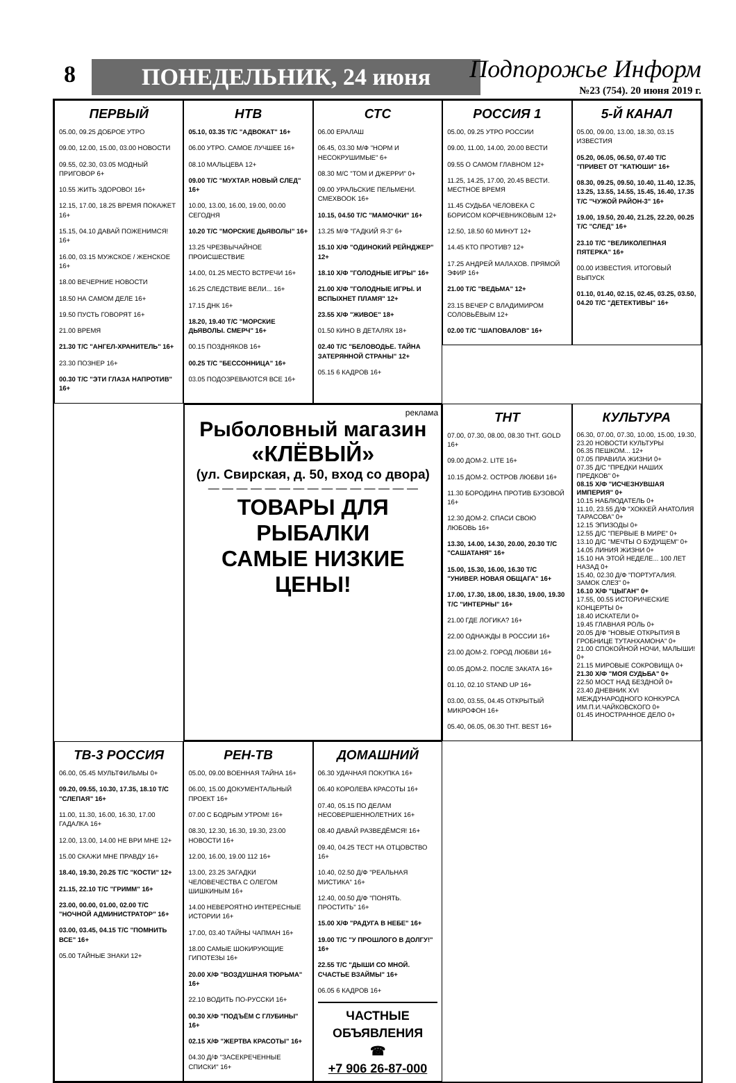8 ПОНЕДЕЛЬНИК, 24 июня Подпорожье Информ
№23 (754). 20 июня 2019 г.
ПЕРВЫЙ
05.00, 09.25 ДОБРОЕ УТРО
09.00, 12.00, 15.00, 03.00 НОВОСТИ
09.55, 02.30, 03.05 МОДНЫЙ ПРИГОВОР 6+
10.55 ЖИТЬ ЗДОРОВО! 16+
12.15, 17.00, 18.25 ВРЕМЯ ПОКАЖЕТ 16+
15.15, 04.10 ДАВАЙ ПОЖЕНИМСЯ! 16+
16.00, 03.15 МУЖСКОЕ / ЖЕНСКОЕ 16+
18.00 ВЕЧЕРНИЕ НОВОСТИ
18.50 НА САМОМ ДЕЛЕ 16+
19.50 ПУСТЬ ГОВОРЯТ 16+
21.00 ВРЕМЯ
21.30 Т/С "АНГЕЛ-ХРАНИТЕЛЬ" 16+
23.30 ПОЗНЕР 16+
00.30 Т/С "ЭТИ ГЛАЗА НАПРОТИВ" 16+
РОССИЯ 1
05.00, 09.25 УТРО РОССИИ
09.00, 11.00, 14.00, 20.00 ВЕСТИ
09.55 О САМОМ ГЛАВНОМ 12+
11.25, 14.25, 17.00, 20.45 ВЕСТИ. МЕСТНОЕ ВРЕМЯ
11.45 СУДЬБА ЧЕЛОВЕКА С БОРИСОМ КОРЧЕВНИКОВЫМ 12+
12.50, 18.50 60 МИНУТ 12+
14.45 КТО ПРОТИВ? 12+
17.25 АНДРЕЙ МАЛАХОВ. ПРЯМОЙ ЭФИР 16+
21.00 Т/С "ВЕДЬМА" 12+
23.15 ВЕЧЕР С ВЛАДИМИРОМ СОЛОВЬЁВЫМ 12+
02.00 Т/С "ШАПОВАЛОВ" 16+
5-Й КАНАЛ
05.00, 09.00, 13.00, 18.30, 03.15 ИЗВЕСТИЯ
05.20, 06.05, 06.50, 07.40 Т/С "ПРИВЕТ ОТ "КАТЮШИ" 16+
08.30, 09.25, 09.50, 10.40, 11.40, 12.35, 13.25, 13.55, 14.55, 15.45, 16.40, 17.35 Т/С "ЧУЖОЙ РАЙОН-3" 16+
19.00, 19.50, 20.40, 21.25, 22.20, 00.25 Т/С "СЛЕД" 16+
23.10 Т/С "ВЕЛИКОЛЕПНАЯ ПЯТЕРКА" 16+
00.00 ИЗВЕСТИЯ. ИТОГОВЫЙ ВЫПУСК
01.10, 01.40, 02.15, 02.45, 03.25, 03.50, 04.20 Т/С "ДЕТЕКТИВЫ" 16+
НТВ
05.10, 03.35 Т/С "АДВОКАТ" 16+
06.00 УТРО. САМОЕ ЛУЧШЕЕ 16+
08.10 МАЛЬЦЕВА 12+
09.00 Т/С "МУХТАР. НОВЫЙ СЛЕД" 16+
10.00, 13.00, 16.00, 19.00, 00.00 СЕГОДНЯ
10.20 Т/С "МОРСКИЕ ДЬЯВОЛЫ" 16+
13.25 ЧРЕЗВЫЧАЙНОЕ ПРОИСШЕСТВИЕ
14.00, 01.25 МЕСТО ВСТРЕЧИ 16+
16.25 СЛЕДСТВИЕ ВЕЛИ... 16+
17.15 ДНК 16+
18.20, 19.40 Т/С "МОРСКИЕ ДЬЯВОЛЫ. СМЕРЧ" 16+
00.15 ПОЗДНЯКОВ 16+
00.25 Т/С "БЕССОННИЦА" 16+
03.05 ПОДОЗРЕВАЮТСЯ ВСЕ 16+
СТС
06.00 ЕРАЛАШ
06.45, 03.30 М/Ф "НОРМ И НЕСОКРУШИМЫЕ" 6+
08.30 М/С "ТОМ И ДЖЕРРИ" 0+
09.00 УРАЛЬСКИЕ ПЕЛЬМЕНИ. СМЕХBOOK 16+
10.15, 04.50 Т/С "МАМОЧКИ" 16+
13.25 М/Ф "ГАДКИЙ Я-3" 6+
15.10 Х/Ф "ОДИНОКИЙ РЕЙНДЖЕР" 12+
18.10 Х/Ф "ГОЛОДНЫЕ ИГРЫ" 16+
21.00 Х/Ф "ГОЛОДНЫЕ ИГРЫ. И ВСПЫХНЕТ ПЛАМЯ" 12+
23.55 Х/Ф "ЖИВОЕ" 18+
01.50 КИНО В ДЕТАЛЯХ 18+
02.40 Т/С "БЕЛОВОДЬЕ. ТАЙНА ЗАТЕРЯННОЙ СТРАНЫ" 12+
05.15 6 КАДРОВ 16+
реклама
Рыболовный магазин
«КЛЁВЫЙ»
(ул. Свирская, д. 50, вход со двора)
— — — — — — — — — — — — — — —
ТОВАРЫ ДЛЯ РЫБАЛКИ
САМЫЕ НИЗКИЕ ЦЕНЫ!
ТНТ
07.00, 07.30, 08.00, 08.30 ТНТ. GOLD 16+
09.00 ДОМ-2. LITE 16+
10.15 ДОМ-2. ОСТРОВ ЛЮБВИ 16+
11.30 БОРОДИНА ПРОТИВ БУЗОВОЙ 16+
12.30 ДОМ-2. СПАСИ СВОЮ ЛЮБОВЬ 16+
13.30, 14.00, 14.30, 20.00, 20.30 Т/С "САШАТАНЯ" 16+
15.00, 15.30, 16.00, 16.30 Т/С "УНИВЕР. НОВАЯ ОБЩАГА" 16+
17.00, 17.30, 18.00, 18.30, 19.00, 19.30 Т/С "ИНТЕРНЫ" 16+
21.00 ГДЕ ЛОГИКА? 16+
22.00 ОДНАЖДЫ В РОССИИ 16+
23.00 ДОМ-2. ГОРОД ЛЮБВИ 16+
00.05 ДОМ-2. ПОСЛЕ ЗАКАТА 16+
01.10, 02.10 STAND UP 16+
03.00, 03.55, 04.45 ОТКРЫТЫЙ МИКРОФОН 16+
05.40, 06.05, 06.30 ТНТ. BEST 16+
КУЛЬТУРА
06.30, 07.00, 07.30, 10.00, 15.00, 19.30, 23.20 НОВОСТИ КУЛЬТУРЫ
06.35 ПЕШКОМ... 12+
07.05 ПРАВИЛА ЖИЗНИ 0+
07.35 Д/С "ПРЕДКИ НАШИХ ПРЕДКОВ" 0+
08.15 Х/Ф "ИСЧЕЗНУВШАЯ ИМПЕРИЯ" 0+
10.15 НАБЛЮДАТЕЛЬ 0+
11.10, 23.55 Д/Ф "ХОККЕЙ АНАТОЛИЯ ТАРАСОВА" 0+
12.15 ЭПИЗОДЫ 0+
12.55 Д/С "ПЕРВЫЕ В МИРЕ" 0+
13.10 Д/С "МЕЧТЫ О БУДУЩЕМ" 0+
14.05 ЛИНИЯ ЖИЗНИ 0+
15.10 НА ЭТОЙ НЕДЕЛЕ... 100 ЛЕТ НАЗАД 0+
15.40, 02.30 Д/Ф "ПОРТУГАЛИЯ. ЗАМОК СЛЕЗ" 0+
16.10 Х/Ф "ЦЫГАН" 0+
17.55, 00.55 ИСТОРИЧЕСКИЕ КОНЦЕРТЫ 0+
18.40 ИСКАТЕЛИ 0+
19.45 ГЛАВНАЯ РОЛЬ 0+
20.05 Д/Ф "НОВЫЕ ОТКРЫТИЯ В ГРОБНИЦЕ ТУТАНХАМОНА" 0+
21.00 СПОКОЙНОЙ НОЧИ, МАЛЫШИ! 0+
21.15 МИРОВЫЕ СОКРОВИЩА 0+
21.30 Х/Ф "МОЯ СУДЬБА" 0+
22.50 МОСТ НАД БЕЗДНОЙ 0+
23.40 ДНЕВНИК XVI МЕЖДУНАРОДНОГО КОНКУРСА ИМ.П.И.ЧАЙКОВСКОГО 0+
01.45 ИНОСТРАННОЕ ДЕЛО 0+
ТВ-3 РОССИЯ
06.00, 05.45 МУЛЬТФИЛЬМЫ 0+
09.20, 09.55, 10.30, 17.35, 18.10 Т/С "СЛЕПАЯ" 16+
11.00, 11.30, 16.00, 16.30, 17.00 ГАДАЛКА 16+
12.00, 13.00, 14.00 НЕ ВРИ МНЕ 12+
15.00 СКАЖИ МНЕ ПРАВДУ 16+
18.40, 19.30, 20.25 Т/С "КОСТИ" 12+
21.15, 22.10 Т/С "ГРИММ" 16+
23.00, 00.00, 01.00, 02.00 Т/С "НОЧНОЙ АДМИНИСТРАТОР" 16+
03.00, 03.45, 04.15 Т/С "ПОМНИТЬ ВСЕ" 16+
05.00 ТАЙНЫЕ ЗНАКИ 12+
РЕН-ТВ
05.00, 09.00 ВОЕННАЯ ТАЙНА 16+
06.00, 15.00 ДОКУМЕНТАЛЬНЫЙ ПРОЕКТ 16+
07.00 С БОДРЫМ УТРОМ! 16+
08.30, 12.30, 16.30, 19.30, 23.00 НОВОСТИ 16+
12.00, 16.00, 19.00 112 16+
13.00, 23.25 ЗАГАДКИ ЧЕЛОВЕЧЕСТВА С ОЛЕГОМ ШИШКИНЫМ 16+
14.00 НЕВЕРОЯТНО ИНТЕРЕСНЫЕ ИСТОРИИ 16+
17.00, 03.40 ТАЙНЫ ЧАПМАН 16+
18.00 САМЫЕ ШОКИРУЮЩИЕ ГИПОТЕЗЫ 16+
20.00 Х/Ф "ВОЗДУШНАЯ ТЮРЬМА" 16+
22.10 ВОДИТЬ ПО-РУССКИ 16+
00.30 Х/Ф "ПОДЪЁМ С ГЛУБИНЫ" 16+
02.15 Х/Ф "ЖЕРТВА КРАСОТЫ" 16+
04.30 Д/Ф "ЗАСЕКРЕЧЕННЫЕ СПИСКИ" 16+
ДОМАШНИЙ
06.30 УДАЧНАЯ ПОКУПКА 16+
06.40 КОРОЛЕВА КРАСОТЫ 16+
07.40, 05.15 ПО ДЕЛАМ НЕСОВЕРШЕННОЛЕТНИХ 16+
08.40 ДАВАЙ РАЗВЕДЁМСЯ! 16+
09.40, 04.25 ТЕСТ НА ОТЦОВСТВО 16+
10.40, 02.50 Д/Ф "РЕАЛЬНАЯ МИСТИКА" 16+
12.40, 00.50 Д/Ф "ПОНЯТЬ. ПРОСТИТЬ" 16+
15.00 Х/Ф "РАДУГА В НЕБЕ" 16+
19.00 Т/С "У ПРОШЛОГО В ДОЛГУ!" 16+
22.55 Т/С "ДЫШИ СО МНОЙ. СЧАСТЬЕ ВЗАЙМЫ" 16+
06.05 6 КАДРОВ 16+
ЧАСТНЫЕ ОБЪЯВЛЕНИЯ
☎
+7 906 26-87-000